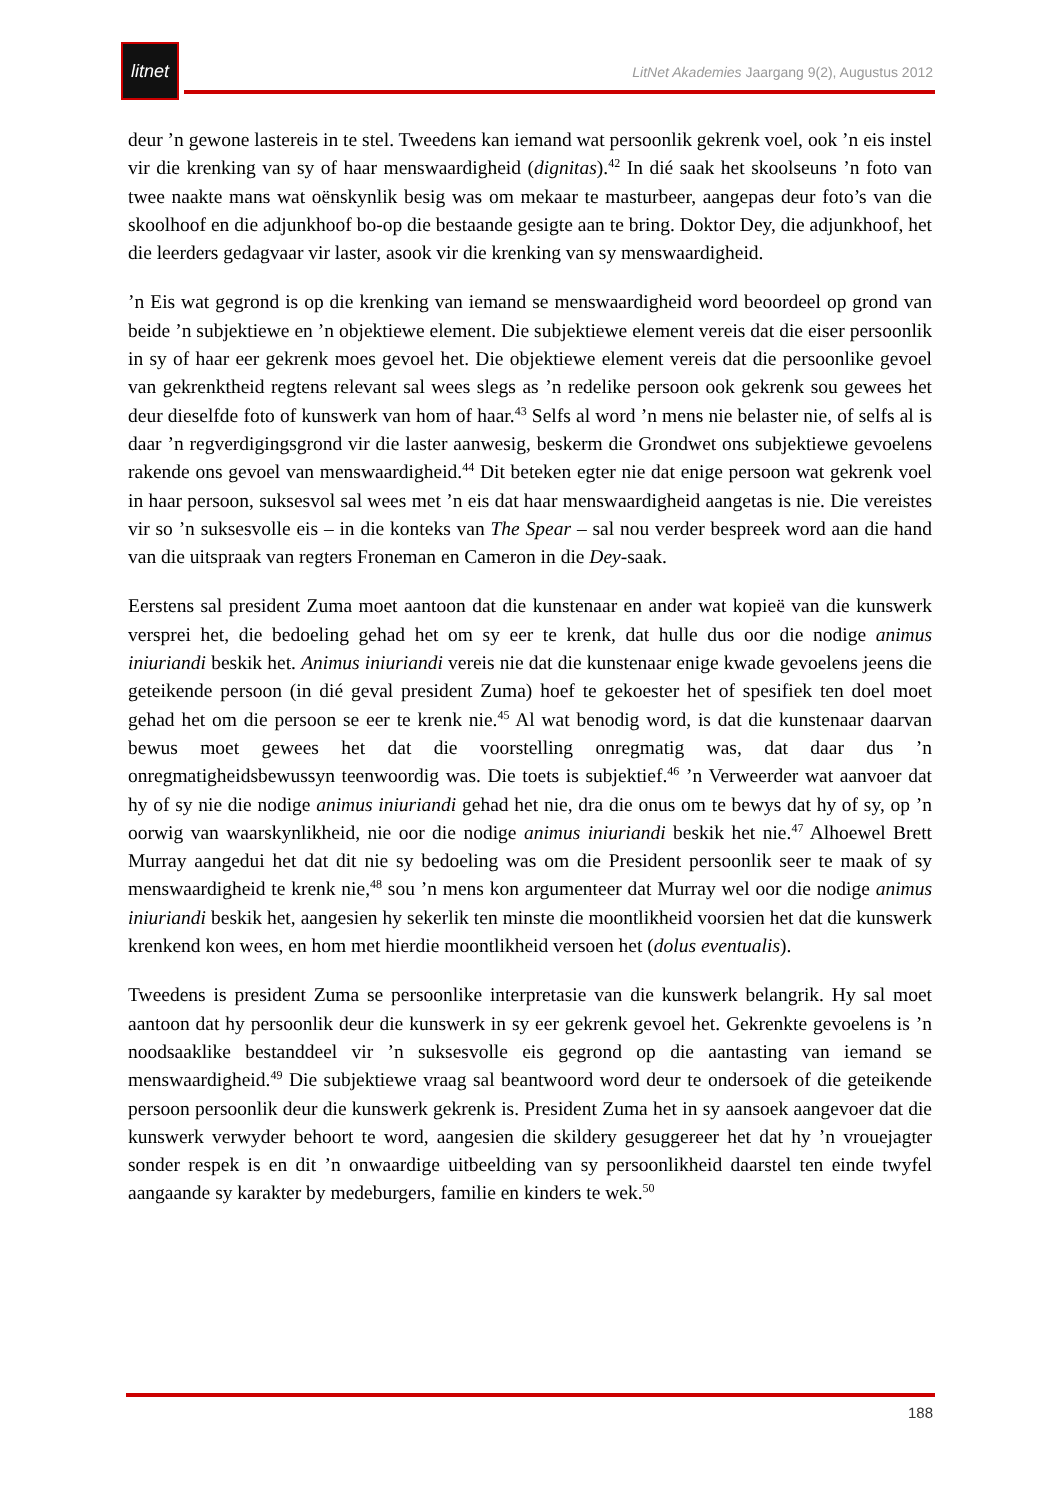litnet
LitNet Akademies Jaargang 9(2), Augustus 2012
deur ’n gewone lastereis in te stel. Tweedens kan iemand wat persoonlik gekrenk voel, ook ’n eis instel vir die krenking van sy of haar menswaardigheid (dignitas).<sup>42</sup> In dié saak het skoolseuns ’n foto van twee naakte mans wat oënskynlik besig was om mekaar te masturbeer, aangepas deur foto’s van die skoolhoof en die adjunkhoof bo-op die bestaande gesigte aan te bring. Doktor Dey, die adjunkhoof, het die leerders gedagvaar vir laster, asook vir die krenking van sy menswaardigheid.
’n Eis wat gegrond is op die krenking van iemand se menswaardigheid word beoordeel op grond van beide ’n subjektiewe en ’n objektiewe element. Die subjektiewe element vereis dat die eiser persoonlik in sy of haar eer gekrenk moes gevoel het. Die objektiewe element vereis dat die persoonlike gevoel van gekrenktheid regtens relevant sal wees slegs as ’n redelike persoon ook gekrenk sou gewees het deur dieselfde foto of kunswerk van hom of haar.<sup>43</sup> Selfs al word ’n mens nie belaster nie, of selfs al is daar ’n regverdigingsgrond vir die laster aanwesig, beskerm die Grondwet ons subjektiewe gevoelens rakende ons gevoel van menswaardigheid.<sup>44</sup> Dit beteken egter nie dat enige persoon wat gekrenk voel in haar persoon, suksesvol sal wees met ’n eis dat haar menswaardigheid aangetas is nie. Die vereistes vir so ’n suksesvolle eis – in die konteks van The Spear – sal nou verder bespreek word aan die hand van die uitspraak van regters Froneman en Cameron in die Dey-saak.
Eerstens sal president Zuma moet aantoon dat die kunstenaar en ander wat kopieë van die kunswerk versprei het, die bedoeling gehad het om sy eer te krenk, dat hulle dus oor die nodige animus iniuriandi beskik het. Animus iniuriandi vereis nie dat die kunstenaar enige kwade gevoelens jeens die geteikende persoon (in dié geval president Zuma) hoef te gekoester het of spesifiek ten doel moet gehad het om die persoon se eer te krenk nie.<sup>45</sup> Al wat benodig word, is dat die kunstenaar daarvan bewus moet gewees het dat die voorstelling onregmatig was, dat daar dus ’n onregmatigheidsbewussyn teenwoordig was. Die toets is subjektief.<sup>46</sup> ’n Verweerder wat aanvoer dat hy of sy nie die nodige animus iniuriandi gehad het nie, dra die onus om te bewys dat hy of sy, op ’n oorwig van waarskynlikheid, nie oor die nodige animus iniuriandi beskik het nie.<sup>47</sup> Alhoewel Brett Murray aangedui het dat dit nie sy bedoeling was om die President persoonlik seer te maak of sy menswaardigheid te krenk nie,<sup>48</sup> sou ’n mens kon argumenteer dat Murray wel oor die nodige animus iniuriandi beskik het, aangesien hy sekerlik ten minste die moontlikheid voorsien het dat die kunswerk krenkend kon wees, en hom met hierdie moontlikheid versoen het (dolus eventualis).
Tweedens is president Zuma se persoonlike interpretasie van die kunswerk belangrik. Hy sal moet aantoon dat hy persoonlik deur die kunswerk in sy eer gekrenk gevoel het. Gekrenkte gevoelens is ’n noodsaaklike bestanddeel vir ’n suksesvolle eis gegrond op die aantasting van iemand se menswaardigheid.<sup>49</sup> Die subjektiewe vraag sal beantwoord word deur te ondersoek of die geteikende persoon persoonlik deur die kunswerk gekrenk is. President Zuma het in sy aansoek aangevoer dat die kunswerk verwyder behoort te word, aangesien die skildery gesuggereer het dat hy ’n vrouejagter sonder respek is en dit ’n onwaardige uitbeelding van sy persoonlikheid daarstel ten einde twyfel aangaande sy karakter by medeburgers, familie en kinders te wek.<sup>50</sup>
188